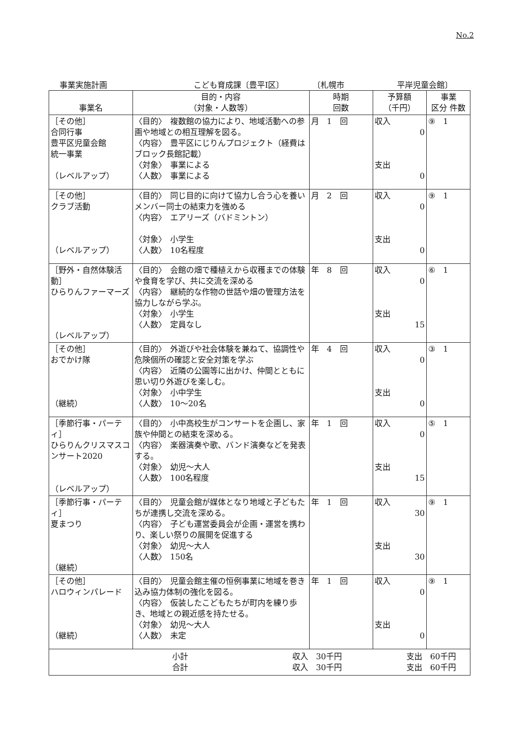No.2
事業実施計画 こども育成課〔豊平Ⅰ区〕 〔札幌市 平岸児童会館〕
| 事業名 | 目的・内容 （対象・人数等） | 時期 回数 | 予算額 （千円） | 事業 区分 件数 |
| --- | --- | --- | --- | --- |
| ［その他］ 合同行事 豊平区児童会館 統一事業 （レベルアップ） | 〈目的〉 複数館の協力により、地域活動への参画や地域との相互理解を図る。 〈内容〉 豊平区にじりんプロジェクト（経費はブロック長館記載） 〈対象〉 事業による 〈人数〉 事業による | 月 1 回 | 収入 0 支出 0 | ⑨ 1 |
| ［その他］ クラブ活動 （レベルアップ） | 〈目的〉 同じ目的に向けて協力し合う心を養いメンバー同士の結束力を強める 〈内容〉 エアリーズ（バドミントン） 〈対象〉 小学生 〈人数〉 10名程度 | 月 2 回 | 収入 0 支出 0 | ⑨ 1 |
| ［野外・自然体験活動］ ひらりんファーマーズ （レベルアップ） | 〈目的〉 会館の畑で種植えから収穫までの体験や食育を学び、共に交流を深める 〈内容〉 継続的な作物の世話や畑の管理方法を協力しながら学ぶ。 〈対象〉 小学生 〈人数〉 定員なし | 年 8 回 | 収入 0 支出 15 | ⑥ 1 |
| ［その他］ おでかけ隊 （継続） | 〈目的〉 外遊びや社会体験を兼ねて、協調性や危険個所の確認と安全対策を学ぶ 〈内容〉 近隣の公園等に出かけ、仲間とともに思い切り外遊びを楽しむ。 〈対象〉 小中学生 〈人数〉 10～20名 | 年 4 回 | 収入 0 支出 0 | ③ 1 |
| ［季節行事・パーティ］ ひらりんクリスマスコンサート2020 （レベルアップ） | 〈目的〉 小中高校生がコンサートを企画し、家族や仲間との結束を深める。 〈内容〉 楽器演奏や歌、バンド演奏などを発表する。 〈対象〉 幼児～大人 〈人数〉 100名程度 | 年 1 回 | 収入 0 支出 15 | ⑤ 1 |
| ［季節行事・パーティ］ 夏まつり （継続） | 〈目的〉 児童会館が媒体となり地域と子どもたちが連携し交流を深める。 〈内容〉 子ども運営委員会が企画・運営を携わり、楽しい祭りの展開を促進する 〈対象〉 幼児～大人 〈人数〉 150名 | 年 1 回 | 収入 30 支出 30 | ⑨ 1 |
| ［その他］ ハロウィンパレード （継続） | 〈目的〉 児童会館主催の恒例事業に地域を巻き込み協力体制の強化を図る。 〈内容〉 仮装したこどもたちが町内を練り歩き、地域との親近感を持たせる。 〈対象〉 幼児～大人 〈人数〉 未定 | 年 1 回 | 収入 0 支出 0 | ⑨ 1 |
| 小計 合計 収入 30千円 収入 30千円 支出 60千円 支出 60千円 | | | | |